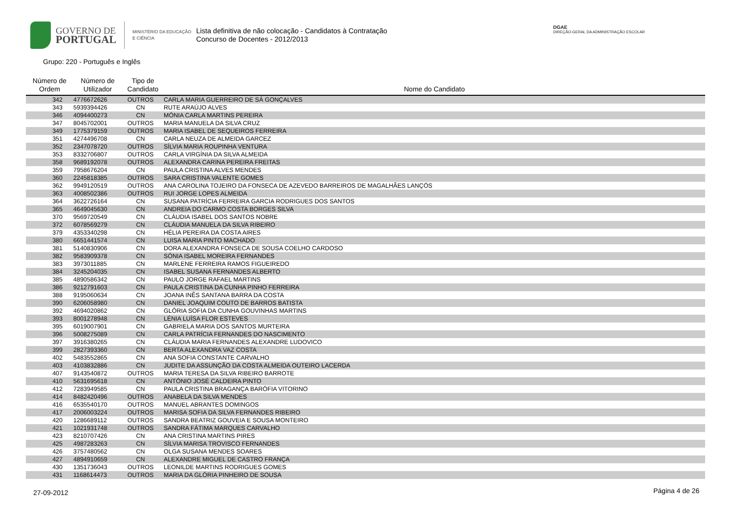GOVERNO DE
PORTUGAL
MINISTÉRIO DA EDUCAÇÃO
E CIÊNCIA
Lista definitiva de não colocação - Candidatos à Contratação
Concurso de Docentes - 2012/2013
DGAE
DIREÇÃO-GERAL DA ADMINISTRAÇÃO ESCOLAR
Grupo: 220 - Português e Inglês
| Número de Ordem | Número de Utilizador | Tipo de Candidato | Nome do Candidato |
| --- | --- | --- | --- |
| 342 | 4776672626 | OUTROS | CARLA MARIA GUERREIRO DE SÁ GONÇALVES |
| 343 | 5939394426 | CN | RUTE ARAÚJO ALVES |
| 346 | 4094400273 | CN | MÓNIA CARLA MARTINS PEREIRA |
| 347 | 8045702001 | OUTROS | MARIA MANUELA DA SILVA CRUZ |
| 349 | 1775379159 | OUTROS | MARIA ISABEL DE SEQUEIROS FERREIRA |
| 351 | 4274496708 | CN | CARLA NEUZA DE ALMEIDA GARCEZ |
| 352 | 2347078720 | OUTROS | SÍLVIA MARIA ROUPINHA VENTURA |
| 353 | 8332706807 | OUTROS | CARLA VIRGÍNIA DA SILVA ALMEIDA |
| 358 | 9689192078 | OUTROS | ALEXANDRA CARINA PEREIRA FREITAS |
| 359 | 7958676204 | CN | PAULA CRISTINA ALVES MENDES |
| 360 | 2245818385 | OUTROS | SARA CRISTINA VALENTE GOMES |
| 362 | 9949120519 | OUTROS | ANA CAROLINA TOJEIRO DA FONSECA DE AZEVEDO BARREIROS DE MAGALHÃES LANÇÓS |
| 363 | 4008502386 | OUTROS | RUI JORGE LOPES ALMEIDA |
| 364 | 3622726164 | CN | SUSANA PATRÍCIA FERREIRA GARCIA RODRIGUES DOS SANTOS |
| 365 | 4649045630 | CN | ANDREIA DO CARMO COSTA BORGES SILVA |
| 370 | 9569720549 | CN | CLÁUDIA ISABEL DOS SANTOS NOBRE |
| 372 | 6078569279 | CN | CLÁUDIA MANUELA DA SILVA RIBEIRO |
| 379 | 4353340298 | CN | HÉLIA PEREIRA DA COSTA AIRES |
| 380 | 6651441574 | CN | LUISA MARIA PINTO MACHADO |
| 381 | 5140830906 | CN | DORA ALEXANDRA FONSECA DE SOUSA COELHO CARDOSO |
| 382 | 9583909378 | CN | SÓNIA ISABEL MOREIRA FERNANDES |
| 383 | 3973011885 | CN | MARLENE FERREIRA RAMOS FIGUEIREDO |
| 384 | 3245204035 | CN | ISABEL SUSANA FERNANDES ALBERTO |
| 385 | 4890586342 | CN | PAULO JORGE RAFAEL MARTINS |
| 386 | 9212791603 | CN | PAULA CRISTINA DA CUNHA PINHO FERREIRA |
| 388 | 9195060634 | CN | JOANA INÊS SANTANA BARRA DA COSTA |
| 390 | 6206058980 | CN | DANIEL JOAQUIM COUTO DE BARROS BATISTA |
| 392 | 4694020862 | CN | GLÓRIA SOFIA DA CUNHA GOUVINHAS MARTINS |
| 393 | 8001278948 | CN | LÉNIA LUÍSA FLOR ESTEVES |
| 395 | 6019007901 | CN | GABRIELA MARIA DOS SANTOS MURTEIRA |
| 396 | 5008275089 | CN | CARLA PATRÍCIA FERNANDES DO NASCIMENTO |
| 397 | 3916380265 | CN | CLÁUDIA MARIA FERNANDES ALEXANDRE LUDOVICO |
| 399 | 2827393360 | CN | BERTA ALEXANDRA VAZ COSTA |
| 402 | 5483552865 | CN | ANA SOFIA CONSTANTE CARVALHO |
| 403 | 4103832886 | CN | JUDITE DA ASSUNÇÃO DA COSTA ALMEIDA OUTEIRO LACERDA |
| 407 | 9143540872 | OUTROS | MARIA TERESA DA SILVA RIBEIRO BARROTE |
| 410 | 5631695618 | CN | ANTÓNIO JOSÉ CALDEIRA PINTO |
| 412 | 7283949585 | CN | PAULA CRISTINA BRAGANÇA BARÓFIA VITORINO |
| 414 | 8482420496 | OUTROS | ANABELA DA SILVA MENDES |
| 416 | 6535540170 | OUTROS | MANUEL ABRANTES DOMINGOS |
| 417 | 2006003224 | OUTROS | MARISA SOFIA DA SILVA FERNANDES RIBEIRO |
| 420 | 1286689112 | OUTROS | SANDRA BEATRIZ GOUVEIA E SOUSA MONTEIRO |
| 421 | 1021931748 | OUTROS | SANDRA FÁTIMA MARQUES CARVALHO |
| 423 | 8210707426 | CN | ANA CRISTINA MARTINS PIRES |
| 425 | 4987283263 | CN | SÍLVIA MARISA TROVISCO FERNANDES |
| 426 | 3757480562 | CN | OLGA SUSANA MENDES SOARES |
| 427 | 4894910659 | CN | ALEXANDRE MIGUEL DE CASTRO FRANÇA |
| 430 | 1351736043 | OUTROS | LEONILDE MARTINS RODRIGUES GOMES |
| 431 | 1168614473 | OUTROS | MARIA DA GLÓRIA PINHEIRO DE SOUSA |
27-09-2012 Página 4 de 26